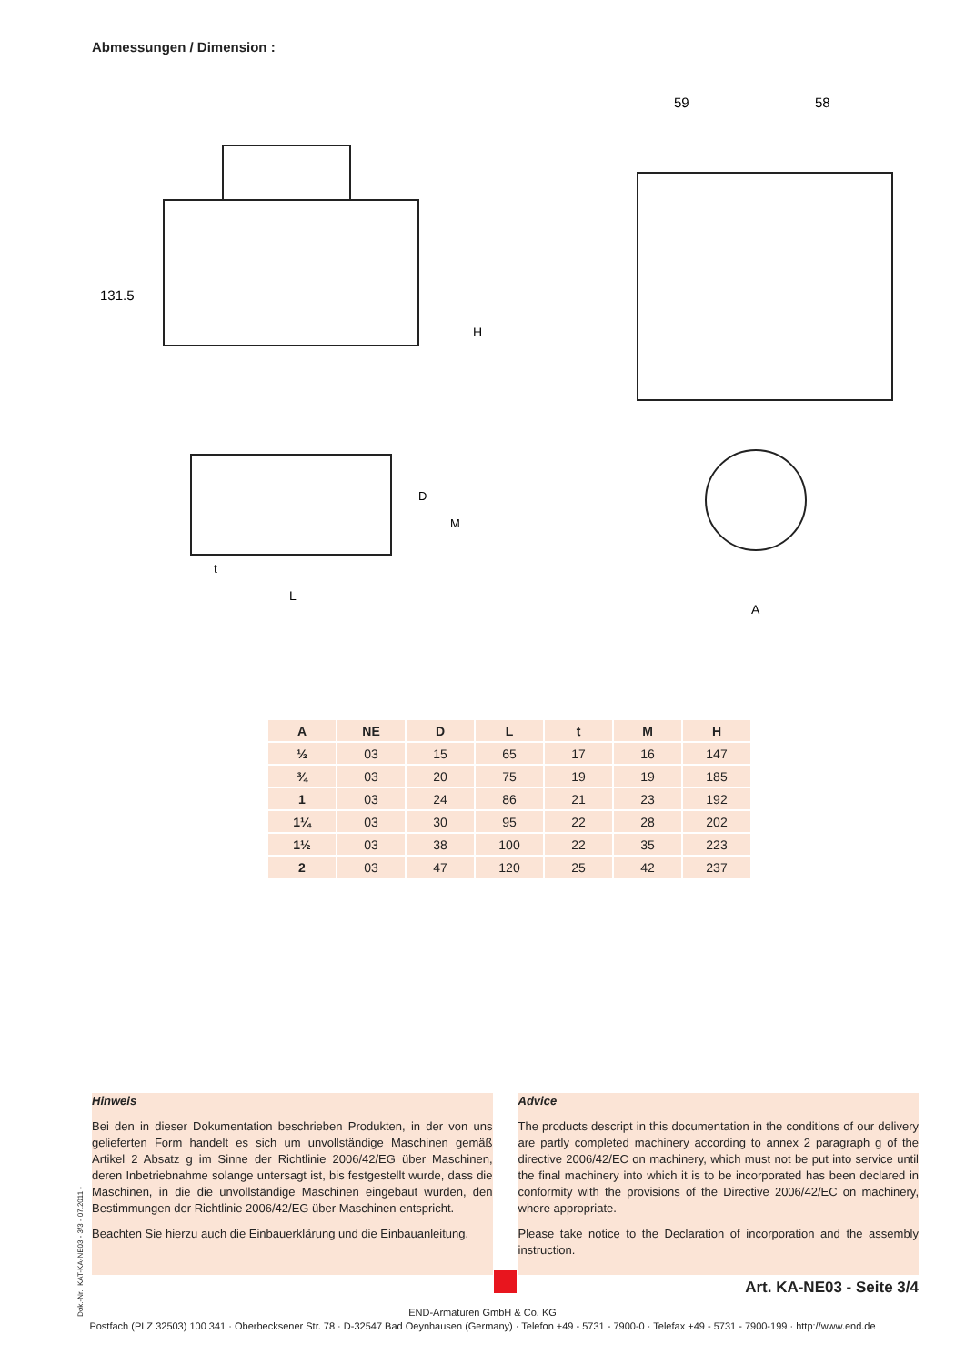Abmessungen / Dimension :
131.5
H
D
M
t
L
59
58
A
| A | NE | D | L | t | M | H |
| --- | --- | --- | --- | --- | --- | --- |
| ½ | 03 | 15 | 65 | 17 | 16 | 147 |
| ¾ | 03 | 20 | 75 | 19 | 19 | 185 |
| 1 | 03 | 24 | 86 | 21 | 23 | 192 |
| 1¼ | 03 | 30 | 95 | 22 | 28 | 202 |
| 1½ | 03 | 38 | 100 | 22 | 35 | 223 |
| 2 | 03 | 47 | 120 | 25 | 42 | 237 |
Hinweis
Bei den in dieser Dokumentation beschrieben Produkten, in der von uns gelieferten Form handelt es sich um unvollständige Maschinen gemäß Artikel 2 Absatz g im Sinne der Richtlinie 2006/42/EG über Maschinen, deren Inbetriebnahme solange untersagt ist, bis festgestellt wurde, dass die Maschinen, in die die unvollständige Maschinen eingebaut wurden, den Bestimmungen der Richtlinie 2006/42/EG über Maschinen entspricht.
Beachten Sie hierzu auch die Einbauerklärung und die Einbauanleitung.
Advice
The products descript in this documentation in the conditions of our delivery are partly completed machinery according to annex 2 paragraph g of the directive 2006/42/EC on machinery, which must not be put into service until the final machinery into which it is to be incorporated has been declared in conformity with the provisions of the Directive 2006/42/EC on machinery, where appropriate.
Please take notice to the Declaration of incorporation and the assembly instruction.
Dok.-Nr.: KAT-KA-NE03 - 3/3 - 07.2011 -
Art. KA-NE03 - Seite 3/4
END-Armaturen GmbH & Co. KG
Postfach (PLZ 32503) 100 341 · Oberbecksener Str. 78 · D-32547 Bad Oeynhausen (Germany) · Telefon +49 - 5731 - 7900-0 · Telefax +49 - 5731 - 7900-199 · http://www.end.de